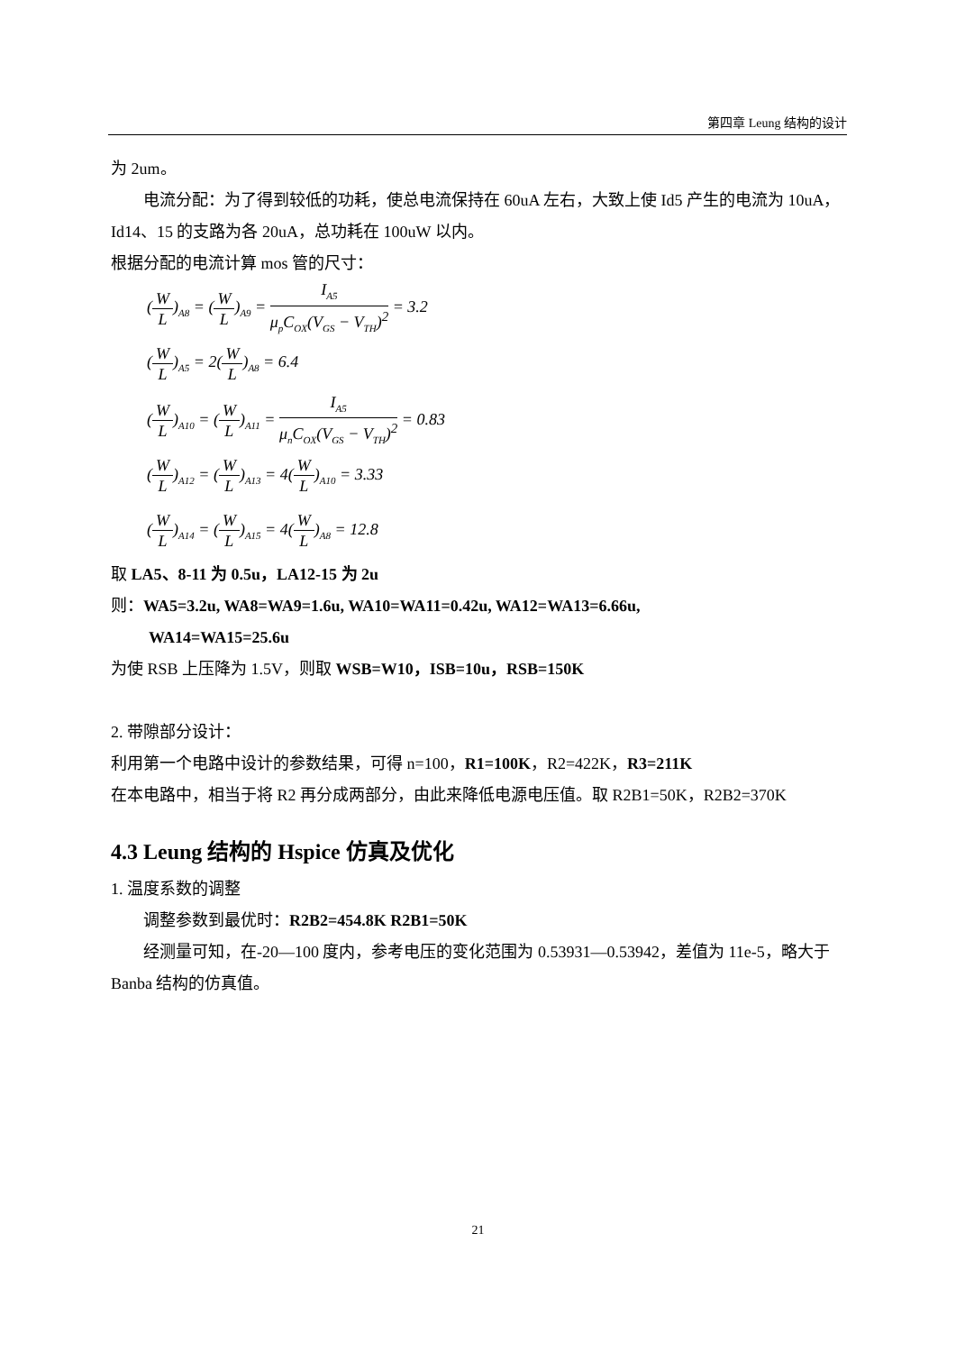第四章 Leung 结构的设计
为 2um。
电流分配：为了得到较低的功耗，使总电流保持在 60uA 左右，大致上使 Id5 产生的电流为 10uA，Id14、15 的支路为各 20uA，总功耗在 100uW 以内。
根据分配的电流计算 mos 管的尺寸：
(W L)<sub>A8</sub> = (W L)<sub>A9</sub> = I<sub>A5</sub> μ<sub>p</sub>C<sub>OX</sub>(V<sub>GS</sub> − V<sub>TH</sub>)<sup>2</sup> = 3.2
(W L)<sub>A5</sub> = 2(W L)<sub>A8</sub> = 6.4
(W L)<sub>A10</sub> = (W L)<sub>A11</sub> = I<sub>A5</sub> μ<sub>n</sub>C<sub>OX</sub>(V<sub>GS</sub> − V<sub>TH</sub>)<sup>2</sup> = 0.83
(W L)<sub>A12</sub> = (W L)<sub>A13</sub> = 4(W L)<sub>A10</sub> = 3.33
(W L)<sub>A14</sub> = (W L)<sub>A15</sub> = 4(W L)<sub>A8</sub> = 12.8
取 LA5、8-11 为 0.5u，LA12-15 为 2u
则：WA5=3.2u, WA8=WA9=1.6u, WA10=WA11=0.42u, WA12=WA13=6.66u,
WA14=WA15=25.6u
为使 RSB 上压降为 1.5V，则取 WSB=W10，ISB=10u，RSB=150K
2. 带隙部分设计：
利用第一个电路中设计的参数结果，可得 n=100，R1=100K，R2=422K，R3=211K
在本电路中，相当于将 R2 再分成两部分，由此来降低电源电压值。取 R2B1=50K，R2B2=370K
4.3 Leung 结构的 Hspice 仿真及优化
1. 温度系数的调整
调整参数到最优时：R2B2=454.8K R2B1=50K
经测量可知，在-20—100 度内，参考电压的变化范围为 0.53931—0.53942，差值为 11e-5，略大于 Banba 结构的仿真值。
21